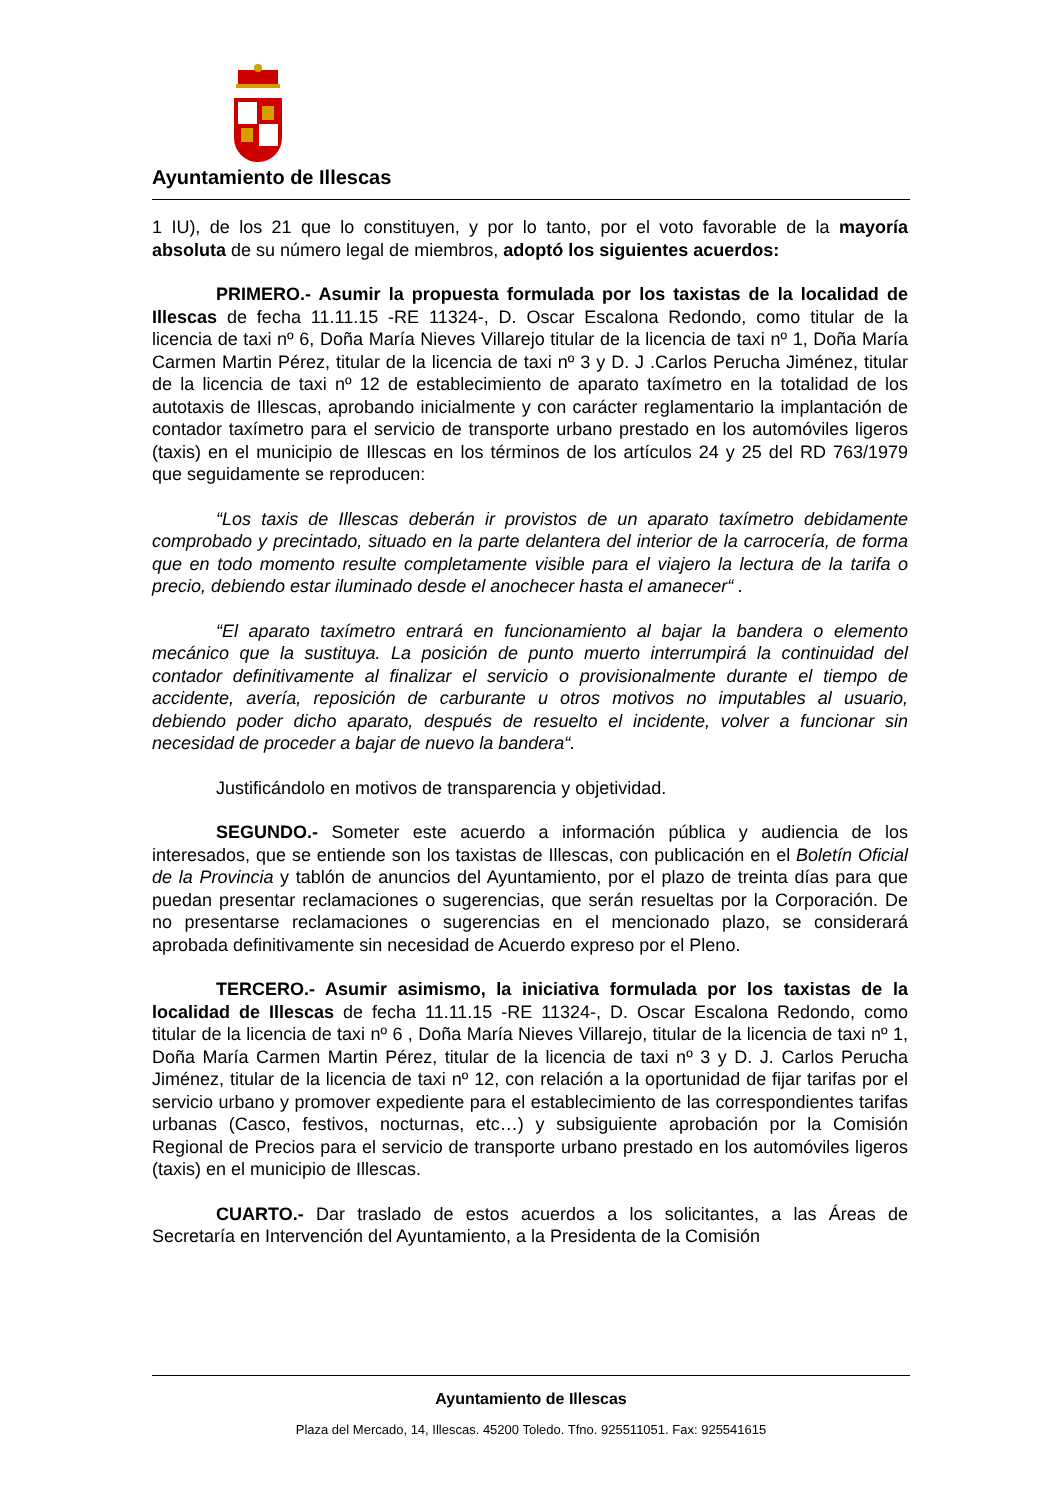Ayuntamiento de Illescas
1 IU), de los 21 que lo constituyen, y por lo tanto, por el voto favorable de la mayoría absoluta de su número legal de miembros, adoptó los siguientes acuerdos:
PRIMERO.- Asumir la propuesta formulada por los taxistas de la localidad de Illescas de fecha 11.11.15 -RE 11324-, D. Oscar Escalona Redondo, como titular de la licencia de taxi nº 6, Doña María Nieves Villarejo titular de la licencia de taxi nº 1, Doña María Carmen Martin Pérez, titular de la licencia de taxi nº 3 y D. J .Carlos Perucha Jiménez, titular de la licencia de taxi nº 12 de establecimiento de aparato taxímetro en la totalidad de los autotaxis de Illescas, aprobando inicialmente y con carácter reglamentario la implantación de contador taxímetro para el servicio de transporte urbano prestado en los automóviles ligeros (taxis) en el municipio de Illescas en los términos de los artículos 24 y 25 del RD 763/1979 que seguidamente se reproducen:
“Los taxis de Illescas deberán ir provistos de un aparato taxímetro debidamente comprobado y precintado, situado en la parte delantera del interior de la carrocería, de forma que en todo momento resulte completamente visible para el viajero la lectura de la tarifa o precio, debiendo estar iluminado desde el anochecer hasta el amanecer“ .
“El aparato taxímetro entrará en funcionamiento al bajar la bandera o elemento mecánico que la sustituya. La posición de punto muerto interrumpirá la continuidad del contador definitivamente al finalizar el servicio o provisionalmente durante el tiempo de accidente, avería, reposición de carburante u otros motivos no imputables al usuario, debiendo poder dicho aparato, después de resuelto el incidente, volver a funcionar sin necesidad de proceder a bajar de nuevo la bandera“.
Justificándolo en motivos de transparencia y objetividad.
SEGUNDO.- Someter este acuerdo a información pública y audiencia de los interesados, que se entiende son los taxistas de Illescas, con publicación en el Boletín Oficial de la Provincia y tablón de anuncios del Ayuntamiento, por el plazo de treinta días para que puedan presentar reclamaciones o sugerencias, que serán resueltas por la Corporación. De no presentarse reclamaciones o sugerencias en el mencionado plazo, se considerará aprobada definitivamente sin necesidad de Acuerdo expreso por el Pleno.
TERCERO.- Asumir asimismo, la iniciativa formulada por los taxistas de la localidad de Illescas de fecha 11.11.15 -RE 11324-, D. Oscar Escalona Redondo, como titular de la licencia de taxi nº 6 , Doña María Nieves Villarejo, titular de la licencia de taxi nº 1, Doña María Carmen Martin Pérez, titular de la licencia de taxi nº 3 y D. J. Carlos Perucha Jiménez, titular de la licencia de taxi nº 12, con relación a la oportunidad de fijar tarifas por el servicio urbano y promover expediente para el establecimiento de las correspondientes tarifas urbanas (Casco, festivos, nocturnas, etc…) y subsiguiente aprobación por la Comisión Regional de Precios para el servicio de transporte urbano prestado en los automóviles ligeros (taxis) en el municipio de Illescas.
CUARTO.- Dar traslado de estos acuerdos a los solicitantes, a las Áreas de Secretaría en Intervención del Ayuntamiento, a la Presidenta de la Comisión
Ayuntamiento de Illescas
Plaza del Mercado, 14, Illescas. 45200 Toledo. Tfno. 925511051. Fax: 925541615